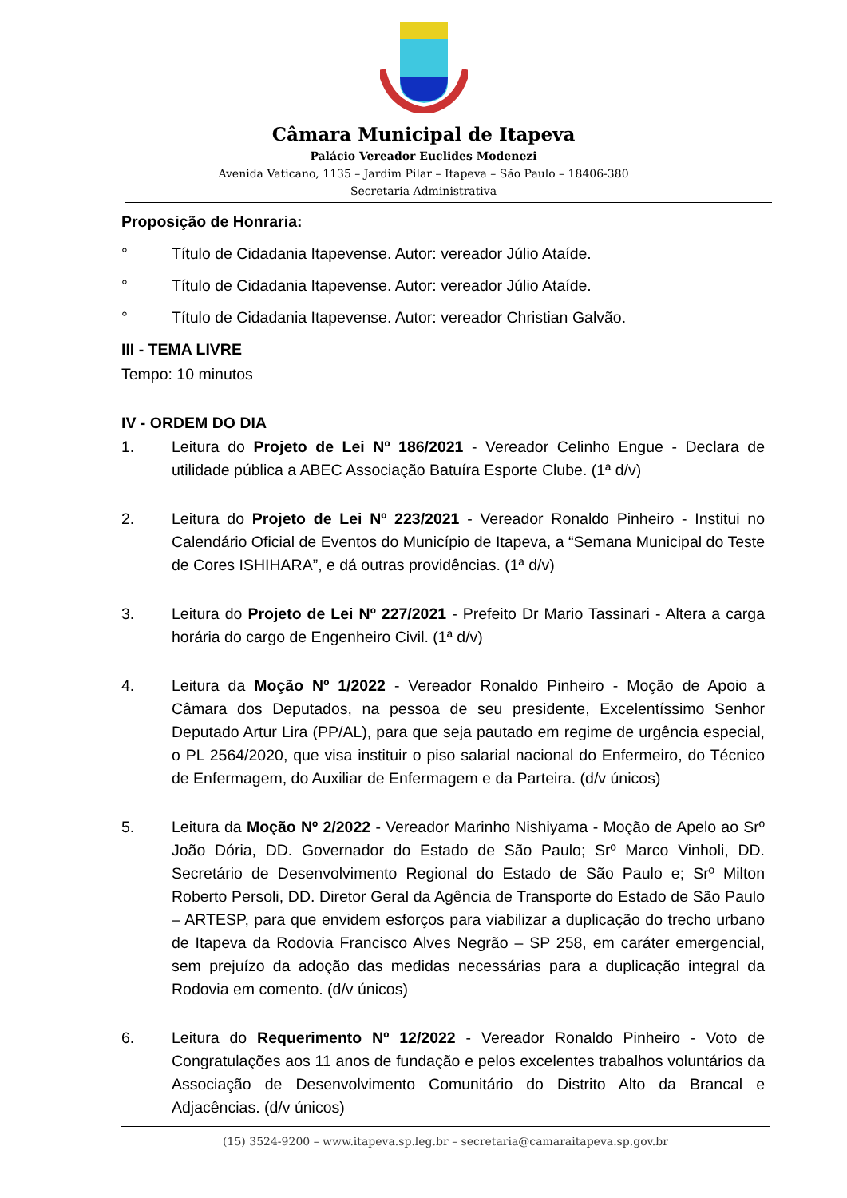Câmara Municipal de Itapeva
Palácio Vereador Euclides Modenezi
Avenida Vaticano, 1135 – Jardim Pilar – Itapeva – São Paulo – 18406-380
Secretaria Administrativa
Proposição de Honraria:
° Título de Cidadania Itapevense. Autor: vereador Júlio Ataíde.
° Título de Cidadania Itapevense. Autor: vereador Júlio Ataíde.
° Título de Cidadania Itapevense. Autor: vereador Christian Galvão.
III - TEMA LIVRE
Tempo: 10 minutos
IV - ORDEM DO DIA
1. Leitura do Projeto de Lei Nº 186/2021 - Vereador Celinho Engue - Declara de utilidade pública a ABEC Associação Batuíra Esporte Clube. (1ª d/v)
2. Leitura do Projeto de Lei Nº 223/2021 - Vereador Ronaldo Pinheiro - Institui no Calendário Oficial de Eventos do Município de Itapeva, a “Semana Municipal do Teste de Cores ISHIHARA”, e dá outras providências. (1ª d/v)
3. Leitura do Projeto de Lei Nº 227/2021 - Prefeito Dr Mario Tassinari - Altera a carga horária do cargo de Engenheiro Civil. (1ª d/v)
4. Leitura da Moção Nº 1/2022 - Vereador Ronaldo Pinheiro - Moção de Apoio a Câmara dos Deputados, na pessoa de seu presidente, Excelentíssimo Senhor Deputado Artur Lira (PP/AL), para que seja pautado em regime de urgência especial, o PL 2564/2020, que visa instituir o piso salarial nacional do Enfermeiro, do Técnico de Enfermagem, do Auxiliar de Enfermagem e da Parteira. (d/v únicos)
5. Leitura da Moção Nº 2/2022 - Vereador Marinho Nishiyama - Moção de Apelo ao Srº João Dória, DD. Governador do Estado de São Paulo; Srº Marco Vinholi, DD. Secretário de Desenvolvimento Regional do Estado de São Paulo e; Srº Milton Roberto Persoli, DD. Diretor Geral da Agência de Transporte do Estado de São Paulo – ARTESP, para que envidem esforços para viabilizar a duplicação do trecho urbano de Itapeva da Rodovia Francisco Alves Negrão – SP 258, em caráter emergencial, sem prejuízo da adoção das medidas necessárias para a duplicação integral da Rodovia em comento. (d/v únicos)
6. Leitura do Requerimento Nº 12/2022 - Vereador Ronaldo Pinheiro - Voto de Congratulações aos 11 anos de fundação e pelos excelentes trabalhos voluntários da Associação de Desenvolvimento Comunitário do Distrito Alto da Brancal e Adjacências. (d/v únicos)
(15) 3524-9200 – www.itapeva.sp.leg.br – secretaria@camaraitapeva.sp.gov.br